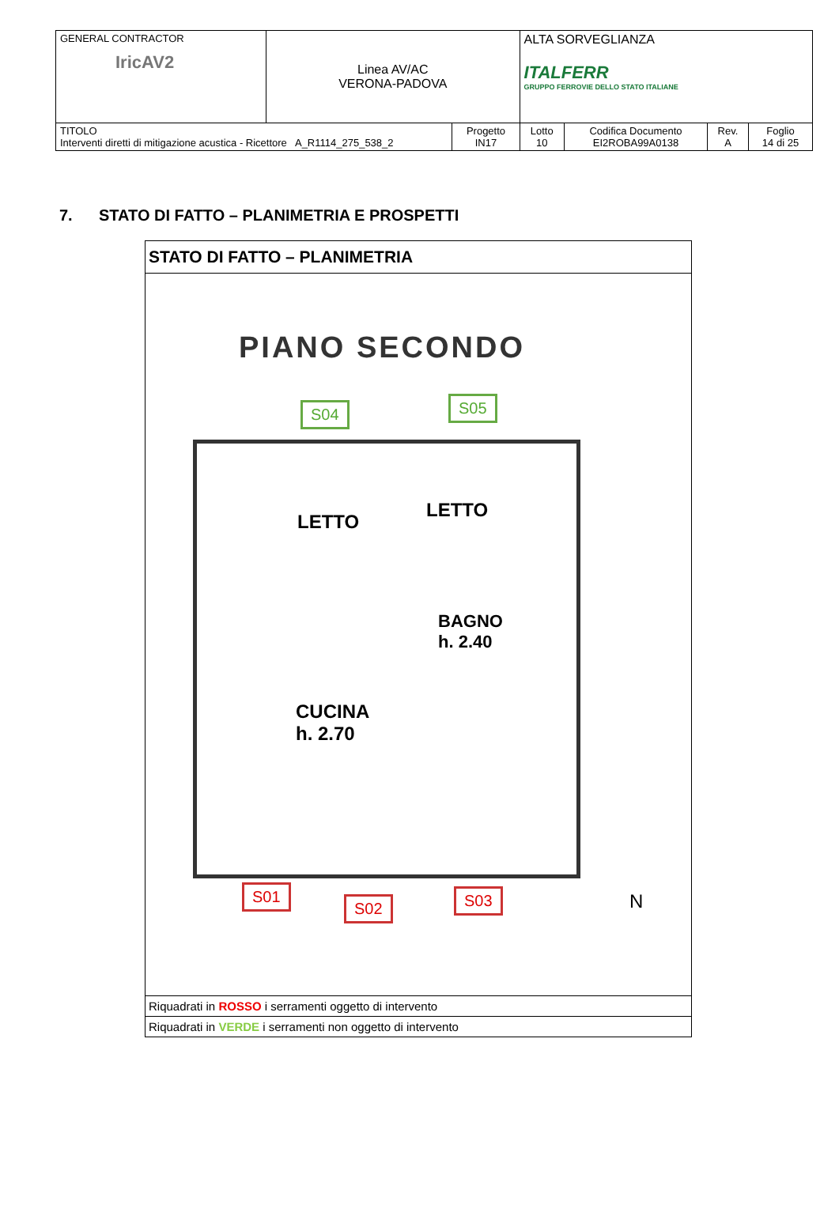| GENERAL CONTRACTOR IricAV2 | Linea AV/AC VERONA-PADOVA | | ALTA SORVEGLIANZA ITALFERR GRUPPO FERROVIE DELLO STATO ITALIANE | | | |
| TITOLO Interventi diretti di mitigazione acustica - Ricettore A_R1114_275_538_2 | | Progetto IN17 | Lotto 10 | Codifica Documento EI2ROBA99A0138 | Rev. A | Foglio 14 di 25 |
7. STATO DI FATTO – PLANIMETRIA E PROSPETTI
STATO DI FATTO – PLANIMETRIA
PIANO SECONDO
S04 S05
LETTO
LETTO
BAGNO
h. 2.40
CUCINA
h. 2.70
S01
S02 S03 N
Riquadrati in ROSSO i serramenti oggetto di intervento
Riquadrati in VERDE i serramenti non oggetto di intervento